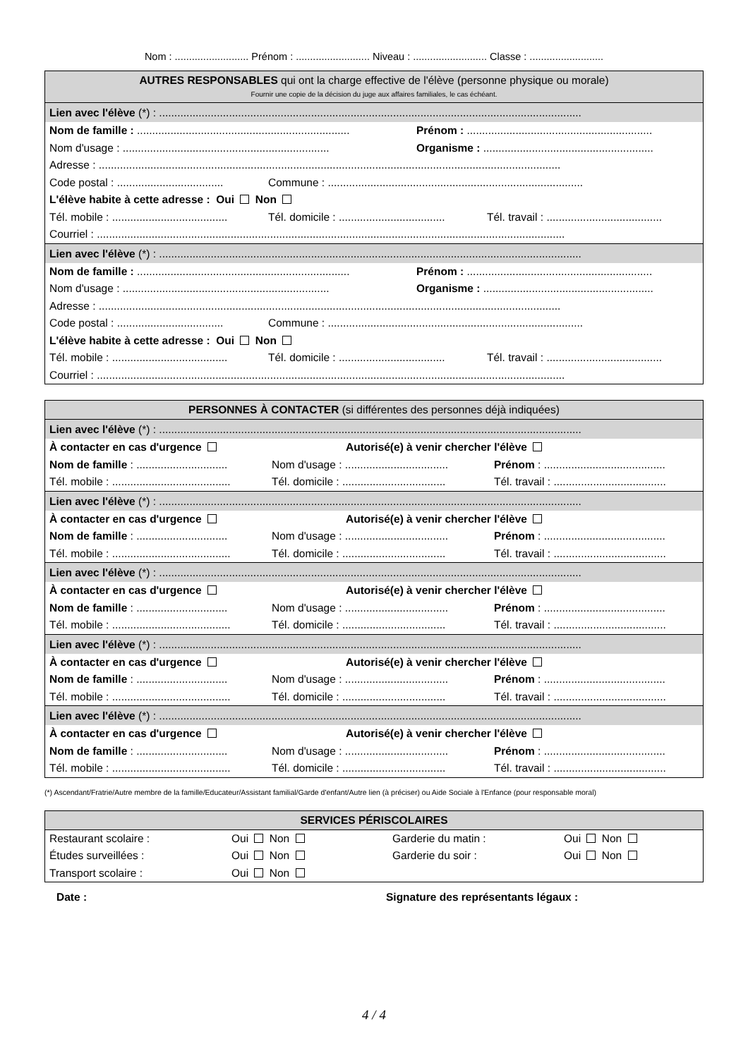Nom : .......................... Prénom : .......................... Niveau : .......................... Classe : ..........................
AUTRES RESPONSABLES qui ont la charge effective de l'élève (personne physique ou morale)
Fournir une copie de la décision du juge aux affaires familiales, le cas échéant.
Lien avec l'élève (*) : ...........................................................................................................................................
Nom de famille : ...................................................................... Prénom : .............................................................
Nom d'usage : .................................................................... Organisme : ........................................................
Adresse : ........................................................................................................................................................
Code postal : ................................... Commune : ....................................................................................
L'élève habite à cette adresse : Oui Non
Tél. mobile : ...................................... Tél. domicile : ................................... Tél. travail : ......................................
Courriel : ..........................................................................................................................................................
Lien avec l'élève (*) : ...........................................................................................................................................
Nom de famille : ...................................................................... Prénom : .............................................................
Nom d'usage : .................................................................... Organisme : ........................................................
Adresse : ........................................................................................................................................................
Code postal : ................................... Commune : ....................................................................................
L'élève habite à cette adresse : Oui Non
Tél. mobile : ...................................... Tél. domicile : ................................... Tél. travail : ......................................
Courriel : ..........................................................................................................................................................
PERSONNES À CONTACTER (si différentes des personnes déjà indiquées)
Lien avec l'élève (*) : ...........................................................................................................................................
À contacter en cas d'urgence Autorisé(e) à venir chercher l'élève
Nom de famille : .............................. Nom d'usage : .................................. Prénom : ........................................
Tél. mobile : ....................................... Tél. domicile : .................................. Tél. travail : .....................................
Lien avec l'élève (*) : ...........................................................................................................................................
À contacter en cas d'urgence Autorisé(e) à venir chercher l'élève
Nom de famille : .............................. Nom d'usage : .................................. Prénom : ........................................
Tél. mobile : ....................................... Tél. domicile : .................................. Tél. travail : .....................................
Lien avec l'élève (*) : ...........................................................................................................................................
À contacter en cas d'urgence Autorisé(e) à venir chercher l'élève
Nom de famille : .............................. Nom d'usage : .................................. Prénom : ........................................
Tél. mobile : ....................................... Tél. domicile : .................................. Tél. travail : .....................................
Lien avec l'élève (*) : ...........................................................................................................................................
À contacter en cas d'urgence Autorisé(e) à venir chercher l'élève
Nom de famille : .............................. Nom d'usage : .................................. Prénom : ........................................
Tél. mobile : ....................................... Tél. domicile : .................................. Tél. travail : .....................................
Lien avec l'élève (*) : ...........................................................................................................................................
À contacter en cas d'urgence Autorisé(e) à venir chercher l'élève
Nom de famille : .............................. Nom d'usage : .................................. Prénom : ........................................
Tél. mobile : ....................................... Tél. domicile : .................................. Tél. travail : .....................................
(*) Ascendant/Fratrie/Autre membre de la famille/Educateur/Assistant familial/Garde d'enfant/Autre lien (à préciser) ou Aide Sociale à l'Enfance (pour responsable moral)
SERVICES PÉRISCOLAIRES
Restaurant scolaire : Oui Non Garderie du matin : Oui Non
Études surveillées : Oui Non Garderie du soir : Oui Non
Transport scolaire : Oui Non
Date : Signature des représentants légaux :
4 / 4